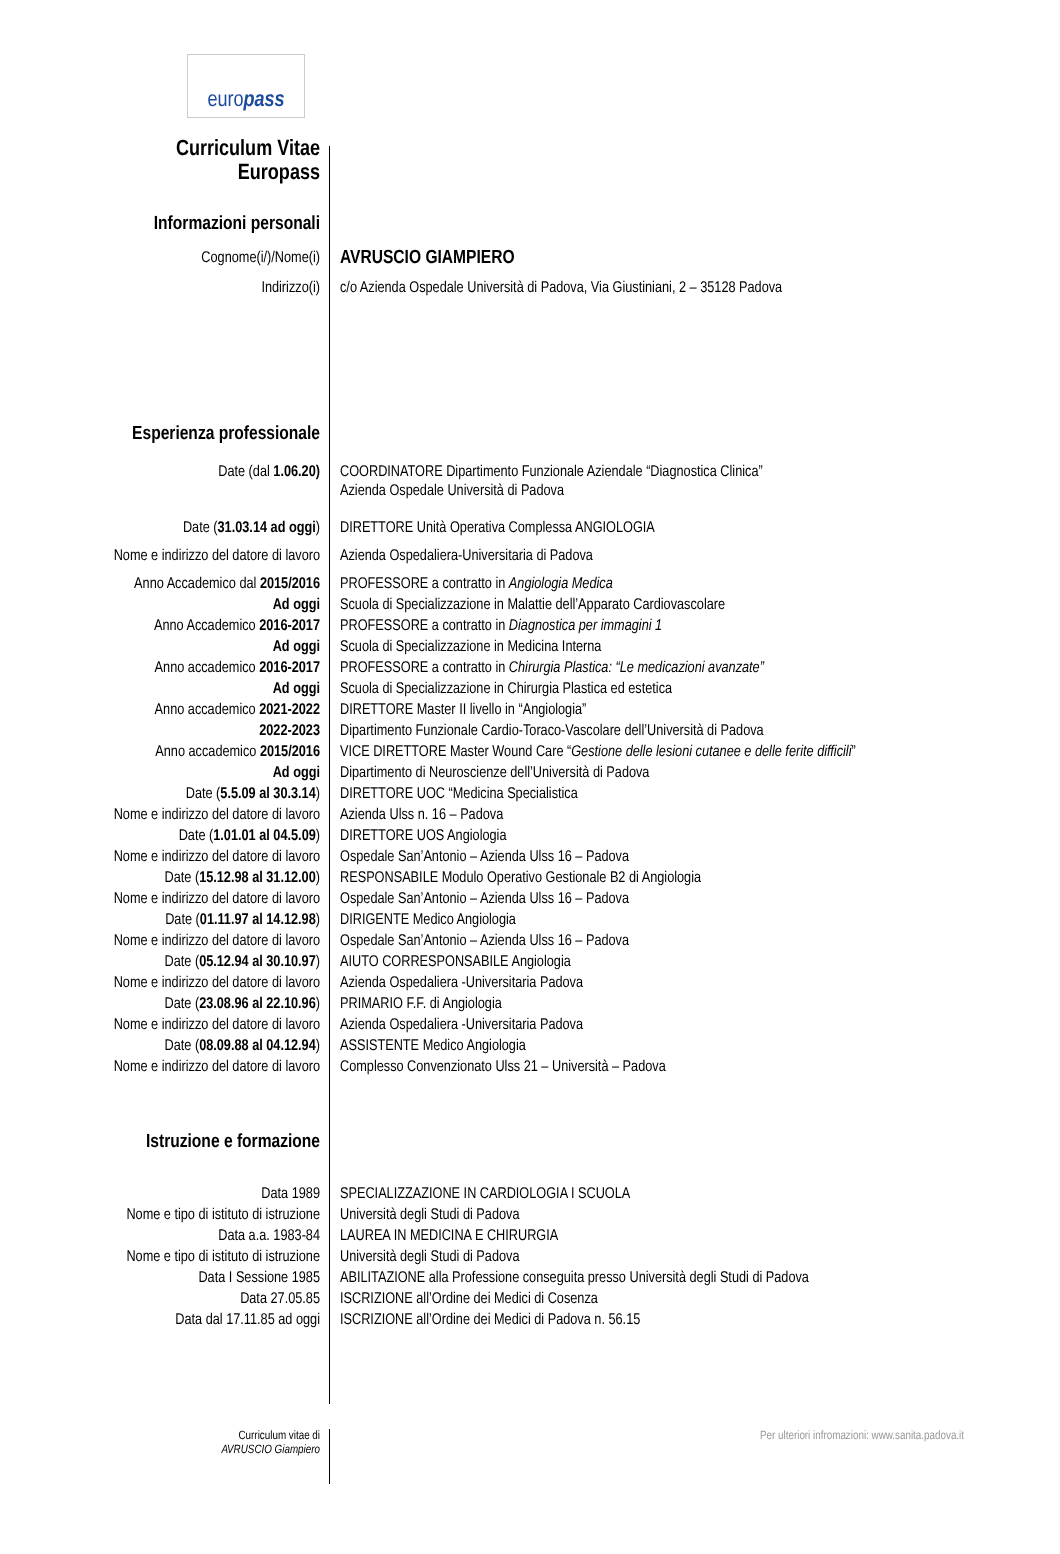euro pass
Curriculum Vitae
Europass
Informazioni personali
| Cognome(i/)/Nome(i) | AVRUSCIO GIAMPIERO |
| Indirizzo(i) | c/o Azienda Ospedale Università di Padova, Via Giustiniani, 2 – 35128 Padova |
Esperienza professionale
| Date (dal 1.06.20) | COORDINATORE Dipartimento Funzionale Aziendale “Diagnostica Clinica” Azienda Ospedale Università di Padova |
| Date ( 31.03.14 ad oggi ) | DIRETTORE Unità Operativa Complessa ANGIOLOGIA |
| Nome e indirizzo del datore di lavoro | Azienda Ospedaliera-Universitaria di Padova |
| Anno Accademico dal 2015/2016 | PROFESSORE a contratto in Angiologia Medica |
| Ad oggi | Scuola di Specializzazione in Malattie dell’Apparato Cardiovascolare |
| Anno Accademico 2016-2017 | PROFESSORE a contratto in Diagnostica per immagini 1 |
| Ad oggi | Scuola di Specializzazione in Medicina Interna |
| Anno accademico 2016-2017 | PROFESSORE a contratto in Chirurgia Plastica: “Le medicazioni avanzate” |
| Ad oggi | Scuola di Specializzazione in Chirurgia Plastica ed estetica |
| Anno accademico 2021-2022 | DIRETTORE Master II livello in “Angiologia” |
| 2022-2023 | Dipartimento Funzionale Cardio-Toraco-Vascolare dell’Università di Padova |
| Anno accademico 2015/2016 | VICE DIRETTORE Master Wound Care “ Gestione delle lesioni cutanee e delle ferite difficili ” |
| Ad oggi | Dipartimento di Neuroscienze dell’Università di Padova |
| Date ( 5.5.09 al 30.3.14 ) | DIRETTORE UOC “Medicina Specialistica |
| Nome e indirizzo del datore di lavoro | Azienda Ulss n. 16 – Padova |
| Date ( 1.01.01 al 04.5.09 ) | DIRETTORE UOS Angiologia |
| Nome e indirizzo del datore di lavoro | Ospedale San’Antonio – Azienda Ulss 16 – Padova |
| Date ( 15.12.98 al 31.12.00 ) | RESPONSABILE Modulo Operativo Gestionale B2 di Angiologia |
| Nome e indirizzo del datore di lavoro | Ospedale San’Antonio – Azienda Ulss 16 – Padova |
| Date ( 01.11.97 al 14.12.98 ) | DIRIGENTE Medico Angiologia |
| Nome e indirizzo del datore di lavoro | Ospedale San’Antonio – Azienda Ulss 16 – Padova |
| Date ( 05.12.94 al 30.10.97 ) | AIUTO CORRESPONSABILE Angiologia |
| Nome e indirizzo del datore di lavoro | Azienda Ospedaliera -Universitaria Padova |
| Date ( 23.08.96 al 22.10.96 ) | PRIMARIO F.F. di Angiologia |
| Nome e indirizzo del datore di lavoro | Azienda Ospedaliera -Universitaria Padova |
| Date ( 08.09.88 al 04.12.94 ) | ASSISTENTE Medico Angiologia |
| Nome e indirizzo del datore di lavoro | Complesso Convenzionato Ulss 21 – Università – Padova |
Istruzione e formazione
| Data 1989 | SPECIALIZZAZIONE IN CARDIOLOGIA I SCUOLA |
| Nome e tipo di istituto di istruzione | Università degli Studi di Padova |
| Data a.a. 1983-84 | LAUREA IN MEDICINA E CHIRURGIA |
| Nome e tipo di istituto di istruzione | Università degli Studi di Padova |
| Data I Sessione 1985 | ABILITAZIONE alla Professione conseguita presso Università degli Studi di Padova |
| Data 27.05.85 | ISCRIZIONE all’Ordine dei Medici di Cosenza |
| Data dal 17.11.85 ad oggi | ISCRIZIONE all’Ordine dei Medici di Padova n. 56.15 |
Curriculum vitae di
AVRUSCIO Giampiero
Per ulteriori infromazioni: www.sanita.padova.it